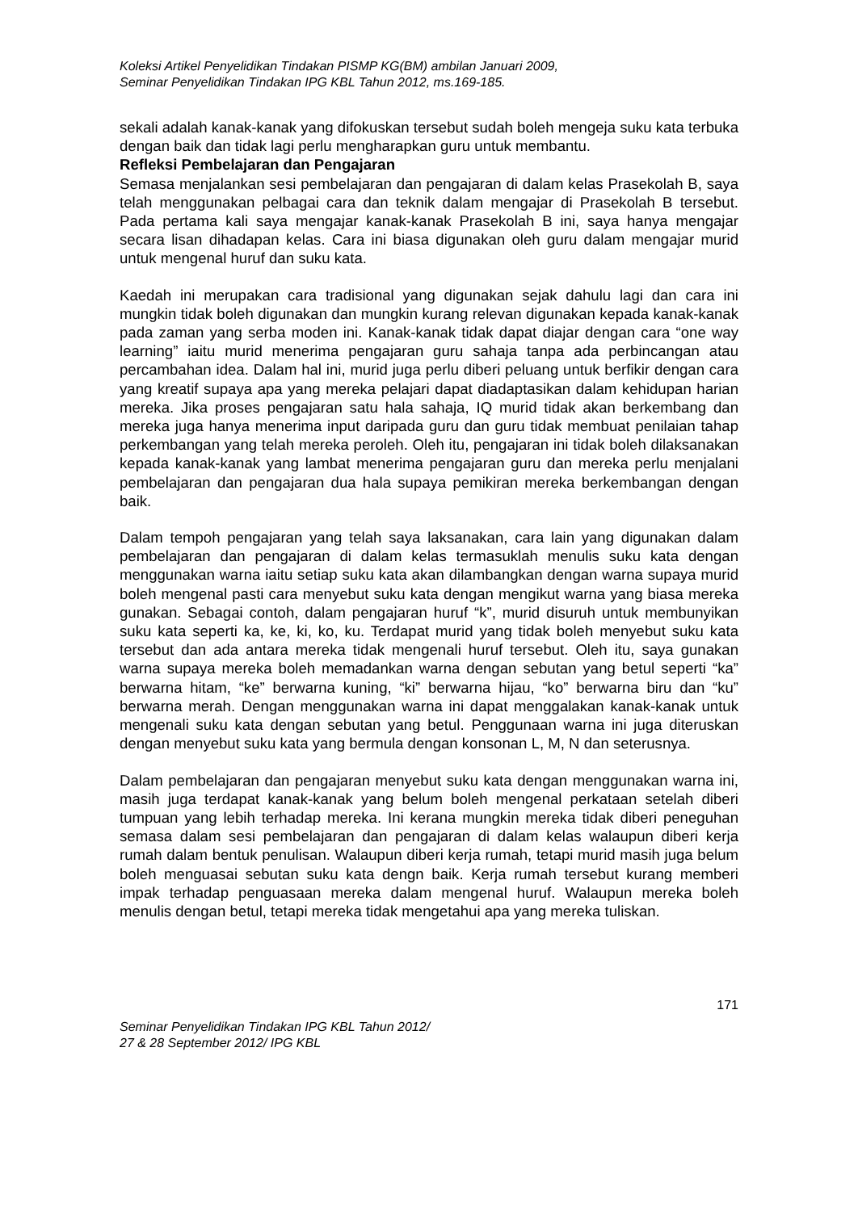Koleksi Artikel Penyelidikan Tindakan PISMP KG(BM) ambilan Januari 2009,
Seminar Penyelidikan Tindakan IPG KBL Tahun 2012, ms.169-185.
sekali adalah kanak-kanak yang difokuskan tersebut sudah boleh mengeja suku kata terbuka dengan baik dan tidak lagi perlu mengharapkan guru untuk membantu.
Refleksi Pembelajaran dan Pengajaran
Semasa menjalankan sesi pembelajaran dan pengajaran di dalam kelas Prasekolah B, saya telah menggunakan pelbagai cara dan teknik dalam mengajar di Prasekolah B tersebut. Pada pertama kali saya mengajar kanak-kanak Prasekolah B ini, saya hanya mengajar secara lisan dihadapan kelas. Cara ini biasa digunakan oleh guru dalam mengajar murid untuk mengenal huruf dan suku kata.
Kaedah ini merupakan cara tradisional yang digunakan sejak dahulu lagi dan cara ini mungkin tidak boleh digunakan dan mungkin kurang relevan digunakan kepada kanak-kanak pada zaman yang serba moden ini. Kanak-kanak tidak dapat diajar dengan cara “one way learning” iaitu murid menerima pengajaran guru sahaja tanpa ada perbincangan atau percambahan idea. Dalam hal ini, murid juga perlu diberi peluang untuk berfikir dengan cara yang kreatif supaya apa yang mereka pelajari dapat diadaptasikan dalam kehidupan harian mereka. Jika proses pengajaran satu hala sahaja, IQ murid tidak akan berkembang dan mereka juga hanya menerima input daripada guru dan guru tidak membuat penilaian tahap perkembangan yang telah mereka peroleh. Oleh itu, pengajaran ini tidak boleh dilaksanakan kepada kanak-kanak yang lambat menerima pengajaran guru dan mereka perlu menjalani pembelajaran dan pengajaran dua hala supaya pemikiran mereka berkembangan dengan baik.
Dalam tempoh pengajaran yang telah saya laksanakan, cara lain yang digunakan dalam pembelajaran dan pengajaran di dalam kelas termasuklah menulis suku kata dengan menggunakan warna iaitu setiap suku kata akan dilambangkan dengan warna supaya murid boleh mengenal pasti cara menyebut suku kata dengan mengikut warna yang biasa mereka gunakan. Sebagai contoh, dalam pengajaran huruf “k”, murid disuruh untuk membunyikan suku kata seperti ka, ke, ki, ko, ku. Terdapat murid yang tidak boleh menyebut suku kata tersebut dan ada antara mereka tidak mengenali huruf tersebut. Oleh itu, saya gunakan warna supaya mereka boleh memadankan warna dengan sebutan yang betul seperti “ka” berwarna hitam, “ke” berwarna kuning, “ki” berwarna hijau, “ko” berwarna biru dan “ku” berwarna merah. Dengan menggunakan warna ini dapat menggalakan kanak-kanak untuk mengenali suku kata dengan sebutan yang betul. Penggunaan warna ini juga diteruskan dengan menyebut suku kata yang bermula dengan konsonan L, M, N dan seterusnya.
Dalam pembelajaran dan pengajaran menyebut suku kata dengan menggunakan warna ini, masih juga terdapat kanak-kanak yang belum boleh mengenal perkataan setelah diberi tumpuan yang lebih terhadap mereka. Ini kerana mungkin mereka tidak diberi peneguhan semasa dalam sesi pembelajaran dan pengajaran di dalam kelas walaupun diberi kerja rumah dalam bentuk penulisan. Walaupun diberi kerja rumah, tetapi murid masih juga belum boleh menguasai sebutan suku kata dengn baik. Kerja rumah tersebut kurang memberi impak terhadap penguasaan mereka dalam mengenal huruf. Walaupun mereka boleh menulis dengan betul, tetapi mereka tidak mengetahui apa yang mereka tuliskan.
171
Seminar Penyelidikan Tindakan IPG KBL Tahun 2012/
27 & 28 September 2012/ IPG KBL